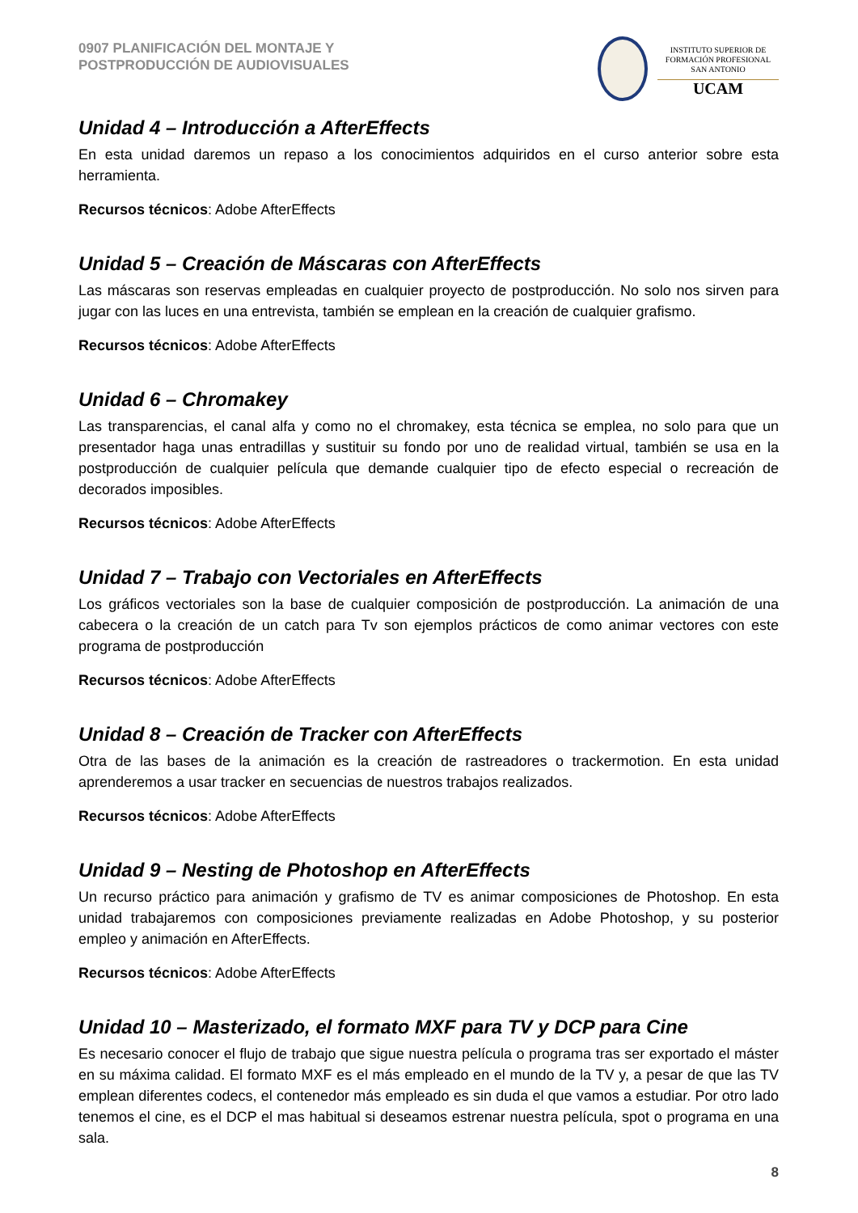0907 PLANIFICACIÓN DEL MONTAJE Y
POSTPRODUCCIÓN DE AUDIOVISUALES
INSTITUTO SUPERIOR DE
FORMACIÓN PROFESIONAL
SAN ANTONIO
UCAM
Unidad 4 – Introducción a AfterEffects
En esta unidad daremos un repaso a los conocimientos adquiridos en el curso anterior sobre esta herramienta.
Recursos técnicos: Adobe AfterEffects
Unidad 5 – Creación de Máscaras con AfterEffects
Las máscaras son reservas empleadas en cualquier proyecto de postproducción. No solo nos sirven para jugar con las luces en una entrevista, también se emplean en la creación de cualquier grafismo.
Recursos técnicos: Adobe AfterEffects
Unidad 6 – Chromakey
Las transparencias, el canal alfa y como no el chromakey, esta técnica se emplea, no solo para que un presentador haga unas entradillas y sustituir su fondo por uno de realidad virtual, también se usa en la postproducción de cualquier película que demande cualquier tipo de efecto especial o recreación de decorados imposibles.
Recursos técnicos: Adobe AfterEffects
Unidad 7 – Trabajo con Vectoriales en AfterEffects
Los gráficos vectoriales son la base de cualquier composición de postproducción. La animación de una cabecera o la creación de un catch para Tv son ejemplos prácticos de como animar vectores con este programa de postproducción
Recursos técnicos: Adobe AfterEffects
Unidad 8 – Creación de Tracker con AfterEffects
Otra de las bases de la animación es la creación de rastreadores o trackermotion. En esta unidad aprenderemos a usar tracker en secuencias de nuestros trabajos realizados.
Recursos técnicos: Adobe AfterEffects
Unidad 9 – Nesting de Photoshop en AfterEffects
Un recurso práctico para animación y grafismo de TV es animar composiciones de Photoshop. En esta unidad trabajaremos con composiciones previamente realizadas en Adobe Photoshop, y su posterior empleo y animación en AfterEffects.
Recursos técnicos: Adobe AfterEffects
Unidad 10 – Masterizado, el formato MXF para TV y DCP para Cine
Es necesario conocer el flujo de trabajo que sigue nuestra película o programa tras ser exportado el máster en su máxima calidad. El formato MXF es el más empleado en el mundo de la TV y, a pesar de que las TV emplean diferentes codecs, el contenedor más empleado es sin duda el que vamos a estudiar. Por otro lado tenemos el cine, es el DCP el mas habitual si deseamos estrenar nuestra película, spot o programa en una sala.
8